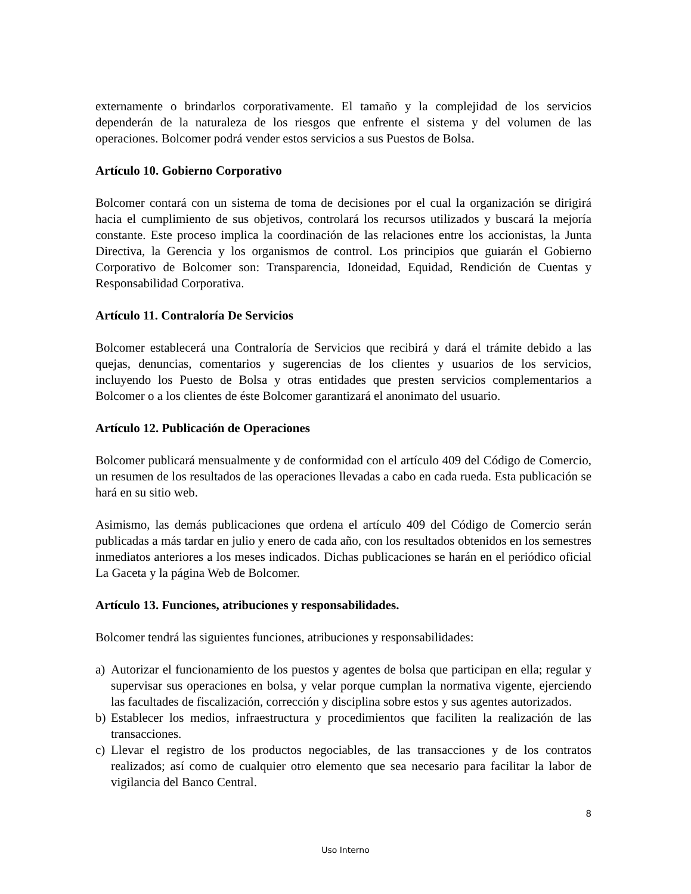externamente o brindarlos corporativamente. El tamaño y la complejidad de los servicios dependerán de la naturaleza de los riesgos que enfrente el sistema y del volumen de las operaciones. Bolcomer podrá vender estos servicios a sus Puestos de Bolsa.
Artículo 10. Gobierno Corporativo
Bolcomer contará con un sistema de toma de decisiones por el cual la organización se dirigirá hacia el cumplimiento de sus objetivos, controlará los recursos utilizados y buscará la mejoría constante. Este proceso implica la coordinación de las relaciones entre los accionistas, la Junta Directiva, la Gerencia y los organismos de control. Los principios que guiarán el Gobierno Corporativo de Bolcomer son: Transparencia, Idoneidad, Equidad, Rendición de Cuentas y Responsabilidad Corporativa.
Artículo 11. Contraloría De Servicios
Bolcomer establecerá una Contraloría de Servicios que recibirá y dará el trámite debido a las quejas, denuncias, comentarios y sugerencias de los clientes y usuarios de los servicios, incluyendo los Puesto de Bolsa y otras entidades que presten servicios complementarios a Bolcomer o a los clientes de éste Bolcomer garantizará el anonimato del usuario.
Artículo 12. Publicación de Operaciones
Bolcomer publicará mensualmente y de conformidad con el artículo 409 del Código de Comercio, un resumen de los resultados de las operaciones llevadas a cabo en cada rueda. Esta publicación se hará en su sitio web.
Asimismo, las demás publicaciones que ordena el artículo 409 del Código de Comercio serán publicadas a más tardar en julio y enero de cada año, con los resultados obtenidos en los semestres inmediatos anteriores a los meses indicados. Dichas publicaciones se harán en el periódico oficial La Gaceta y la página Web de Bolcomer.
Artículo 13. Funciones, atribuciones y responsabilidades.
Bolcomer tendrá las siguientes funciones, atribuciones y responsabilidades:
a) Autorizar el funcionamiento de los puestos y agentes de bolsa que participan en ella; regular y supervisar sus operaciones en bolsa, y velar porque cumplan la normativa vigente, ejerciendo las facultades de fiscalización, corrección y disciplina sobre estos y sus agentes autorizados.
b) Establecer los medios, infraestructura y procedimientos que faciliten la realización de las transacciones.
c) Llevar el registro de los productos negociables, de las transacciones y de los contratos realizados; así como de cualquier otro elemento que sea necesario para facilitar la labor de vigilancia del Banco Central.
8
Uso Interno